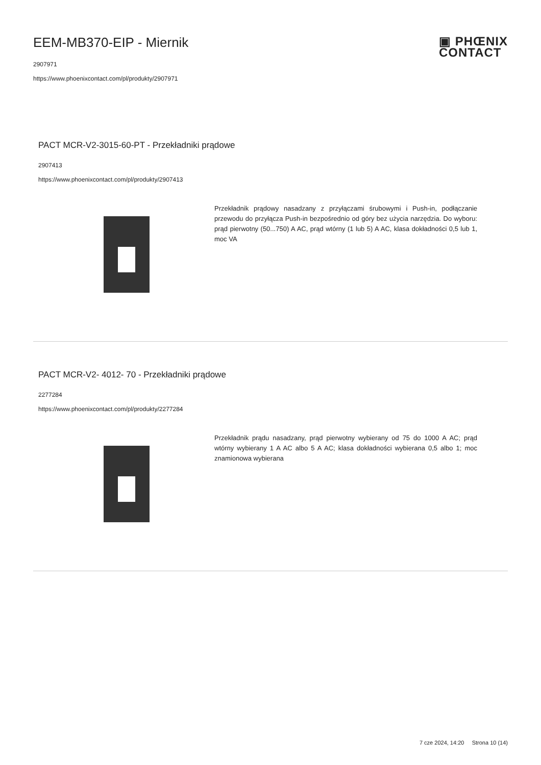▣ PHŒNIX
CONTACT
EEM-MB370-EIP - Miernik
2907971
https://www.phoenixcontact.com/pl/produkty/2907971
PACT MCR-V2-3015-60-PT - Przekładniki prądowe
2907413
https://www.phoenixcontact.com/pl/produkty/2907413
Przekładnik prądowy nasadzany z przyłączami śrubowymi i Push-in, podłączanie przewodu do przyłącza Push-in bezpośrednio od góry bez użycia narzędzia. Do wyboru: prąd pierwotny (50...750) A AC, prąd wtórny (1 lub 5) A AC, klasa dokładności 0,5 lub 1, moc VA
PACT MCR-V2- 4012- 70 - Przekładniki prądowe
2277284
https://www.phoenixcontact.com/pl/produkty/2277284
Przekładnik prądu nasadzany, prąd pierwotny wybierany od 75 do 1000 A AC; prąd wtórny wybierany 1 A AC albo 5 A AC; klasa dokładności wybierana 0,5 albo 1; moc znamionowa wybierana
7 cze 2024, 14:20 Strona 10 (14)